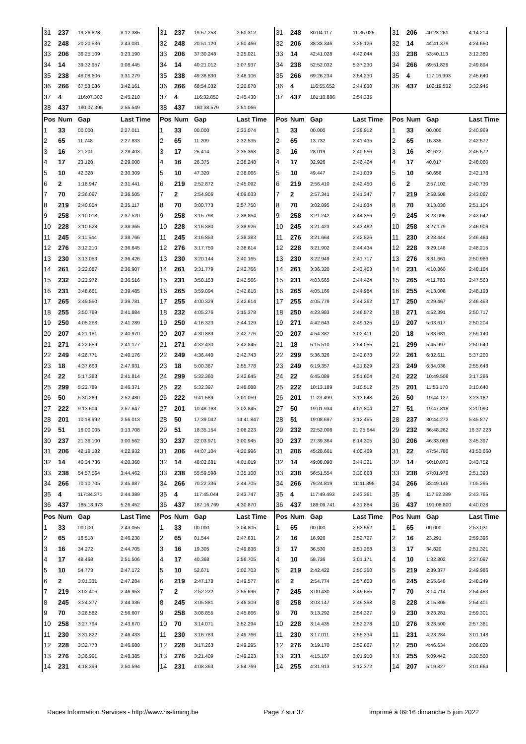| 31 | 237 | 19:26.828 | 8:12.385 | 31 | 237 | 19:57.258 | 2:50.312 | 31 | 248 | 30:04.117 | 11:35.025 | 31 | 206 | 40:23.261 | 4:14.214 |
| 32 | 248 | 20:20.536 | 2:43.031 | 32 | 248 | 20:51.120 | 2:50.466 | 32 | 206 | 38:33.346 | 3:25.126 | 32 | 14 | 44:41.379 | 4:24.650 |
| 33 | 206 | 36:25.109 | 3:23.190 | 33 | 206 | 37:30.248 | 3:25.021 | 33 | 14 | 42:41.028 | 4:42.044 | 33 | 238 | 53:40.113 | 3:12.380 |
| 34 | 14 | 39:32.957 | 3:08.445 | 34 | 14 | 40:21.012 | 3:07.937 | 34 | 238 | 52:52.032 | 5:37.230 | 34 | 266 | 69:51.829 | 2:49.894 |
| 35 | 238 | 48:08.606 | 3:31.279 | 35 | 238 | 49:36.830 | 3:48.106 | 35 | 266 | 69:26.234 | 2:54.230 | 35 | 4 | 117:16.993 | 2:45.640 |
| 36 | 266 | 67:53.036 | 3:42.161 | 36 | 266 | 68:54.032 | 3:20.878 | 36 | 4 | 116:55.652 | 2:44.830 | 36 | 437 | 182:19.532 | 3:32.945 |
| 37 | 4 | 116:07.302 | 2:45.210 | 37 | 4 | 116:32.850 | 2:45.430 | 37 | 437 | 181:10.886 | 2:54.335 | | | | |
| 38 | 437 | 180:07.395 | 2:55.549 | 38 | 437 | 180:38.579 | 2:51.066 | | | | | | | | |
| Pos | Num | Gap | Last Time | Pos | Num | Gap | Last Time | Pos | Num | Gap | Last Time | Pos | Num | Gap | Last Time |
| 1 | 33 | 00.000 | 2:27.011 | 1 | 33 | 00.000 | 2:33.074 | 1 | 33 | 00.000 | 2:38.912 | 1 | 33 | 00.000 | 2:40.969 |
| 2 | 65 | 11.748 | 2:27.833 | 2 | 65 | 11.209 | 2:32.535 | 2 | 65 | 13.732 | 2:41.435 | 2 | 65 | 15.335 | 2:42.572 |
| 3 | 16 | 21.201 | 2:28.403 | 3 | 17 | 25.414 | 2:35.368 | 3 | 16 | 28.019 | 2:40.556 | 3 | 16 | 32.622 | 2:45.572 |
| 4 | 17 | 23.120 | 2:29.008 | 4 | 16 | 26.375 | 2:38.248 | 4 | 17 | 32.926 | 2:46.424 | 4 | 17 | 40.017 | 2:48.060 |
| 5 | 10 | 42.328 | 2:30.309 | 5 | 10 | 47.320 | 2:38.066 | 5 | 10 | 49.447 | 2:41.039 | 5 | 10 | 50.656 | 2:42.178 |
| 6 | 2 | 1:18.947 | 2:31.441 | 6 | 219 | 2:52.872 | 2:45.092 | 6 | 219 | 2:56.410 | 2:42.450 | 6 | 2 | 2:57.102 | 2:40.730 |
| 7 | 70 | 2:36.097 | 2:36.505 | 7 | 2 | 2:54.906 | 4:09.033 | 7 | 2 | 2:57.341 | 2:41.347 | 7 | 219 | 2:58.508 | 2:43.067 |
| 8 | 219 | 2:40.854 | 2:35.117 | 8 | 70 | 3:00.773 | 2:57.750 | 8 | 70 | 3:02.895 | 2:41.034 | 8 | 70 | 3:13.030 | 2:51.104 |
| 9 | 258 | 3:10.018 | 2:37.520 | 9 | 258 | 3:15.798 | 2:38.854 | 9 | 258 | 3:21.242 | 2:44.356 | 9 | 245 | 3:23.096 | 2:42.642 |
| 10 | 228 | 3:10.528 | 2:38.365 | 10 | 228 | 3:16.380 | 2:38.926 | 10 | 245 | 3:21.423 | 2:43.482 | 10 | 258 | 3:27.179 | 2:46.906 |
| 11 | 245 | 3:11.544 | 2:38.766 | 11 | 245 | 3:16.853 | 2:38.383 | 11 | 276 | 3:21.664 | 2:42.826 | 11 | 230 | 3:28.444 | 2:46.464 |
| 12 | 276 | 3:12.210 | 2:36.645 | 12 | 276 | 3:17.750 | 2:38.614 | 12 | 228 | 3:21.902 | 2:44.434 | 12 | 228 | 3:29.148 | 2:48.215 |
| 13 | 230 | 3:13.053 | 2:36.426 | 13 | 230 | 3:20.144 | 2:40.165 | 13 | 230 | 3:22.949 | 2:41.717 | 13 | 276 | 3:31.661 | 2:50.966 |
| 14 | 261 | 3:22.087 | 2:36.907 | 14 | 261 | 3:31.779 | 2:42.766 | 14 | 261 | 3:36.320 | 2:43.453 | 14 | 231 | 4:10.860 | 2:48.164 |
| 15 | 232 | 3:22.972 | 2:36.516 | 15 | 231 | 3:58.153 | 2:42.566 | 15 | 231 | 4:03.665 | 2:44.424 | 15 | 265 | 4:11.760 | 2:47.563 |
| 16 | 231 | 3:48.661 | 2:39.485 | 16 | 265 | 3:59.094 | 2:42.618 | 16 | 265 | 4:05.166 | 2:44.984 | 16 | 255 | 4:13.008 | 2:48.198 |
| 17 | 265 | 3:49.550 | 2:39.781 | 17 | 255 | 4:00.329 | 2:42.614 | 17 | 255 | 4:05.779 | 2:44.362 | 17 | 250 | 4:29.467 | 2:46.453 |
| 18 | 255 | 3:50.789 | 2:41.884 | 18 | 232 | 4:05.276 | 3:15.378 | 18 | 250 | 4:23.983 | 2:46.572 | 18 | 271 | 4:52.391 | 2:50.717 |
| 19 | 250 | 4:05.268 | 2:41.289 | 19 | 250 | 4:16.323 | 2:44.129 | 19 | 271 | 4:42.643 | 2:49.125 | 19 | 207 | 5:03.617 | 2:50.204 |
| 20 | 207 | 4:21.181 | 2:40.970 | 20 | 207 | 4:30.883 | 2:42.776 | 20 | 207 | 4:54.382 | 3:02.411 | 20 | 18 | 5:33.681 | 2:59.140 |
| 21 | 271 | 4:22.659 | 2:41.177 | 21 | 271 | 4:32.430 | 2:42.845 | 21 | 18 | 5:15.510 | 2:54.055 | 21 | 299 | 5:45.997 | 2:50.640 |
| 22 | 249 | 4:26.771 | 2:40.176 | 22 | 249 | 4:36.440 | 2:42.743 | 22 | 299 | 5:36.326 | 2:42.878 | 22 | 261 | 6:32.611 | 5:37.260 |
| 23 | 18 | 4:37.663 | 2:47.931 | 23 | 18 | 5:00.367 | 2:55.778 | 23 | 249 | 6:19.357 | 4:21.829 | 23 | 249 | 6:34.036 | 2:55.648 |
| 24 | 22 | 5:17.383 | 2:41.814 | 24 | 299 | 5:32.360 | 2:42.645 | 24 | 22 | 6:45.089 | 3:51.604 | 24 | 222 | 10:49.506 | 3:17.286 |
| 25 | 299 | 5:22.789 | 2:46.371 | 25 | 22 | 5:32.397 | 2:48.088 | 25 | 222 | 10:13.189 | 3:10.512 | 25 | 201 | 11:53.170 | 3:10.640 |
| 26 | 50 | 5:30.269 | 2:52.480 | 26 | 222 | 9:41.589 | 3:01.059 | 26 | 201 | 11:23.499 | 3:13.648 | 26 | 50 | 19:44.127 | 3:23.162 |
| 27 | 222 | 9:13.604 | 2:57.647 | 27 | 201 | 10:48.763 | 3:02.845 | 27 | 50 | 19:01.934 | 4:01.804 | 27 | 51 | 19:47.818 | 3:20.090 |
| 28 | 201 | 10:18.992 | 2:56.013 | 28 | 50 | 17:39.042 | 14:41.847 | 28 | 51 | 19:08.697 | 3:12.455 | 28 | 237 | 30:44.272 | 5:45.877 |
| 29 | 51 | 18:00.005 | 3:13.708 | 29 | 51 | 18:35.154 | 3:08.223 | 29 | 232 | 22:52.008 | 21:25.644 | 29 | 232 | 36:48.262 | 16:37.223 |
| 30 | 237 | 21:36.100 | 3:00.562 | 30 | 237 | 22:03.971 | 3:00.945 | 30 | 237 | 27:39.364 | 8:14.305 | 30 | 206 | 46:33.089 | 3:45.397 |
| 31 | 206 | 42:19.182 | 4:22.932 | 31 | 206 | 44:07.104 | 4:20.996 | 31 | 206 | 45:28.661 | 4:00.469 | 31 | 22 | 47:54.780 | 43:50.660 |
| 32 | 14 | 46:34.736 | 4:20.368 | 32 | 14 | 48:02.681 | 4:01.019 | 32 | 14 | 49:08.090 | 3:44.321 | 32 | 14 | 50:10.873 | 3:43.752 |
| 33 | 238 | 54:57.564 | 3:44.462 | 33 | 238 | 55:59.598 | 3:35.108 | 33 | 238 | 56:51.554 | 3:30.868 | 33 | 238 | 57:01.978 | 2:51.393 |
| 34 | 266 | 70:10.705 | 2:45.887 | 34 | 266 | 70:22.336 | 2:44.705 | 34 | 266 | 79:24.819 | 11:41.395 | 34 | 266 | 83:49.145 | 7:05.295 |
| 35 | 4 | 117:34.371 | 2:44.389 | 35 | 4 | 117:45.044 | 2:43.747 | 35 | 4 | 117:49.493 | 2:43.361 | 35 | 4 | 117:52.289 | 2:43.765 |
| 36 | 437 | 185:18.973 | 5:26.452 | 36 | 437 | 187:16.769 | 4:30.870 | 36 | 437 | 189:09.741 | 4:31.884 | 36 | 437 | 191:08.800 | 4:40.028 |
| Pos | Num | Gap | Last Time | Pos | Num | Gap | Last Time | Pos | Num | Gap | Last Time | Pos | Num | Gap | Last Time |
| 1 | 33 | 00.000 | 2:43.055 | 1 | 33 | 00.000 | 3:04.805 | 1 | 65 | 00.000 | 2:53.562 | 1 | 65 | 00.000 | 2:53.031 |
| 2 | 65 | 18.518 | 2:46.238 | 2 | 65 | 01.544 | 2:47.831 | 2 | 16 | 16.926 | 2:52.727 | 2 | 16 | 23.291 | 2:59.396 |
| 3 | 16 | 34.272 | 2:44.705 | 3 | 16 | 19.305 | 2:49.838 | 3 | 17 | 36.530 | 2:51.268 | 3 | 17 | 34.820 | 2:51.321 |
| 4 | 17 | 48.468 | 2:51.506 | 4 | 17 | 40.368 | 2:56.705 | 4 | 10 | 58.736 | 3:01.171 | 4 | 10 | 1:32.802 | 3:27.097 |
| 5 | 10 | 54.773 | 2:47.172 | 5 | 10 | 52.671 | 3:02.703 | 5 | 219 | 2:42.422 | 2:50.350 | 5 | 219 | 2:39.377 | 2:49.986 |
| 6 | 2 | 3:01.331 | 2:47.284 | 6 | 219 | 2:47.178 | 2:49.577 | 6 | 2 | 2:54.774 | 2:57.658 | 6 | 245 | 2:55.648 | 2:48.249 |
| 7 | 219 | 3:02.406 | 2:46.953 | 7 | 2 | 2:52.222 | 2:55.696 | 7 | 245 | 3:00.430 | 2:49.655 | 7 | 70 | 3:14.714 | 2:54.453 |
| 8 | 245 | 3:24.377 | 2:44.336 | 8 | 245 | 3:05.881 | 2:46.309 | 8 | 258 | 3:03.147 | 2:49.398 | 8 | 228 | 3:15.805 | 2:54.401 |
| 9 | 70 | 3:26.582 | 2:56.607 | 9 | 258 | 3:08.855 | 2:45.866 | 9 | 70 | 3:13.292 | 2:54.327 | 9 | 230 | 3:23.281 | 2:59.301 |
| 10 | 258 | 3:27.794 | 2:43.670 | 10 | 70 | 3:14.071 | 2:52.294 | 10 | 228 | 3:14.435 | 2:52.278 | 10 | 276 | 3:23.500 | 2:57.361 |
| 11 | 230 | 3:31.822 | 2:46.433 | 11 | 230 | 3:16.783 | 2:49.766 | 11 | 230 | 3:17.011 | 2:55.334 | 11 | 231 | 4:23.284 | 3:01.148 |
| 12 | 228 | 3:32.773 | 2:46.680 | 12 | 228 | 3:17.263 | 2:49.295 | 12 | 276 | 3:19.170 | 2:52.867 | 12 | 250 | 4:46.634 | 3:06.820 |
| 13 | 276 | 3:36.991 | 2:48.385 | 13 | 276 | 3:21.409 | 2:49.223 | 13 | 231 | 4:15.167 | 3:01.910 | 13 | 255 | 5:09.442 | 3:30.560 |
| 14 | 231 | 4:18.399 | 2:50.594 | 14 | 231 | 4:08.363 | 2:54.769 | 14 | 255 | 4:31.913 | 3:12.372 | 14 | 207 | 5:19.827 | 3:01.664 |
Races Information Services - http://www.ris-timing.be Page 7 sur 37 Imprimé à 09:16 dimanche 5 juin 2022